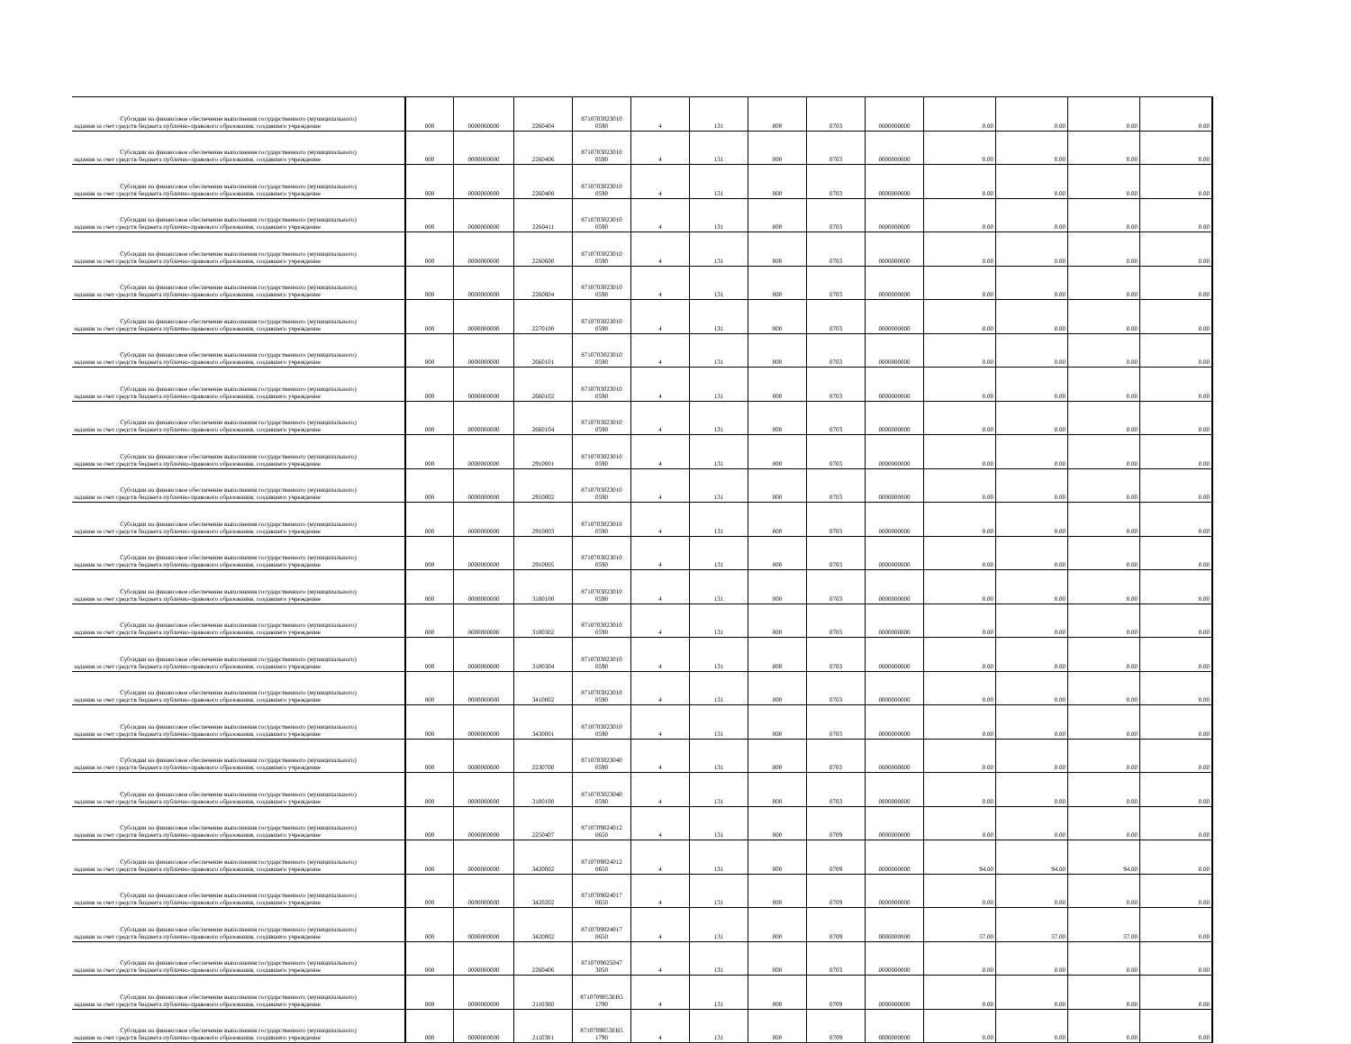| Субсидии на финансовое обеспечение выполнения государственного (муниципального) задания за счет средств бюджета публично-правового образования, создавшего учреждение | 000 | 0000000000 | 2260404 | 8710703023010 0590 | 4 | 131 | 000 | 0703 | 0000000000 | 0.00 | 0.00 | 0.00 | 0.00 |
| Субсидии на финансовое обеспечение выполнения государственного (муниципального) задания за счет средств бюджета публично-правового образования, создавшего учреждение | 000 | 0000000000 | 2260406 | 8710703023010 0590 | 4 | 131 | 000 | 0703 | 0000000000 | 0.00 | 0.00 | 0.00 | 0.00 |
| Субсидии на финансовое обеспечение выполнения государственного (муниципального) задания за счет средств бюджета публично-правового образования, создавшего учреждение | 000 | 0000000000 | 2260408 | 8710703023010 0590 | 4 | 131 | 000 | 0703 | 0000000000 | 0.00 | 0.00 | 0.00 | 0.00 |
| Субсидии на финансовое обеспечение выполнения государственного (муниципального) задания за счет средств бюджета публично-правового образования, создавшего учреждение | 000 | 0000000000 | 2260411 | 8710703023010 0590 | 4 | 131 | 000 | 0703 | 0000000000 | 0.00 | 0.00 | 0.00 | 0.00 |
| Субсидии на финансовое обеспечение выполнения государственного (муниципального) задания за счет средств бюджета публично-правового образования, создавшего учреждение | 000 | 0000000000 | 2260600 | 8710703023010 0590 | 4 | 131 | 000 | 0703 | 0000000000 | 0.00 | 0.00 | 0.00 | 0.00 |
| Субсидии на финансовое обеспечение выполнения государственного (муниципального) задания за счет средств бюджета публично-правового образования, создавшего учреждение | 000 | 0000000000 | 2260804 | 8710703023010 0590 | 4 | 131 | 000 | 0703 | 0000000000 | 0.00 | 0.00 | 0.00 | 0.00 |
| Субсидии на финансовое обеспечение выполнения государственного (муниципального) задания за счет средств бюджета публично-правового образования, создавшего учреждение | 000 | 0000000000 | 2270100 | 8710703023010 0590 | 4 | 131 | 000 | 0703 | 0000000000 | 0.00 | 0.00 | 0.00 | 0.00 |
| Субсидии на финансовое обеспечение выполнения государственного (муниципального) задания за счет средств бюджета публично-правового образования, создавшего учреждение | 000 | 0000000000 | 2660101 | 8710703023010 0590 | 4 | 131 | 000 | 0703 | 0000000000 | 0.00 | 0.00 | 0.00 | 0.00 |
| Субсидии на финансовое обеспечение выполнения государственного (муниципального) задания за счет средств бюджета публично-правового образования, создавшего учреждение | 000 | 0000000000 | 2660102 | 8710703023010 0590 | 4 | 131 | 000 | 0703 | 0000000000 | 0.00 | 0.00 | 0.00 | 0.00 |
| Субсидии на финансовое обеспечение выполнения государственного (муниципального) задания за счет средств бюджета публично-правового образования, создавшего учреждение | 000 | 0000000000 | 2660104 | 8710703023010 0590 | 4 | 131 | 000 | 0703 | 0000000000 | 0.00 | 0.00 | 0.00 | 0.00 |
| Субсидии на финансовое обеспечение выполнения государственного (муниципального) задания за счет средств бюджета публично-правового образования, создавшего учреждение | 000 | 0000000000 | 2910001 | 8710703023010 0590 | 4 | 131 | 000 | 0703 | 0000000000 | 0.00 | 0.00 | 0.00 | 0.00 |
| Субсидии на финансовое обеспечение выполнения государственного (муниципального) задания за счет средств бюджета публично-правового образования, создавшего учреждение | 000 | 0000000000 | 2910002 | 8710703023010 0590 | 4 | 131 | 000 | 0703 | 0000000000 | 0.00 | 0.00 | 0.00 | 0.00 |
| Субсидии на финансовое обеспечение выполнения государственного (муниципального) задания за счет средств бюджета публично-правового образования, создавшего учреждение | 000 | 0000000000 | 2910003 | 8710703023010 0590 | 4 | 131 | 000 | 0703 | 0000000000 | 0.00 | 0.00 | 0.00 | 0.00 |
| Субсидии на финансовое обеспечение выполнения государственного (муниципального) задания за счет средств бюджета публично-правового образования, создавшего учреждение | 000 | 0000000000 | 2910005 | 8710703023010 0590 | 4 | 131 | 000 | 0703 | 0000000000 | 0.00 | 0.00 | 0.00 | 0.00 |
| Субсидии на финансовое обеспечение выполнения государственного (муниципального) задания за счет средств бюджета публично-правового образования, создавшего учреждение | 000 | 0000000000 | 3100100 | 8710703023010 0590 | 4 | 131 | 000 | 0703 | 0000000000 | 0.00 | 0.00 | 0.00 | 0.00 |
| Субсидии на финансовое обеспечение выполнения государственного (муниципального) задания за счет средств бюджета публично-правового образования, создавшего учреждение | 000 | 0000000000 | 3100302 | 8710703023010 0590 | 4 | 131 | 000 | 0703 | 0000000000 | 0.00 | 0.00 | 0.00 | 0.00 |
| Субсидии на финансовое обеспечение выполнения государственного (муниципального) задания за счет средств бюджета публично-правового образования, создавшего учреждение | 000 | 0000000000 | 3100304 | 8710703023010 0590 | 4 | 131 | 000 | 0703 | 0000000000 | 0.00 | 0.00 | 0.00 | 0.00 |
| Субсидии на финансовое обеспечение выполнения государственного (муниципального) задания за счет средств бюджета публично-правового образования, создавшего учреждение | 000 | 0000000000 | 3410002 | 8710703023010 0590 | 4 | 131 | 000 | 0703 | 0000000000 | 0.00 | 0.00 | 0.00 | 0.00 |
| Субсидии на финансовое обеспечение выполнения государственного (муниципального) задания за счет средств бюджета публично-правового образования, создавшего учреждение | 000 | 0000000000 | 3430001 | 8710703023010 0590 | 4 | 131 | 000 | 0703 | 0000000000 | 0.00 | 0.00 | 0.00 | 0.00 |
| Субсидии на финансовое обеспечение выполнения государственного (муниципального) задания за счет средств бюджета публично-правового образования, создавшего учреждение | 000 | 0000000000 | 2230700 | 8710703023040 0590 | 4 | 131 | 000 | 0703 | 0000000000 | 0.00 | 0.00 | 0.00 | 0.00 |
| Субсидии на финансовое обеспечение выполнения государственного (муниципального) задания за счет средств бюджета публично-правового образования, создавшего учреждение | 000 | 0000000000 | 3100100 | 8710703023040 0590 | 4 | 131 | 000 | 0703 | 0000000000 | 0.00 | 0.00 | 0.00 | 0.00 |
| Субсидии на финансовое обеспечение выполнения государственного (муниципального) задания за счет средств бюджета публично-правового образования, создавшего учреждение | 000 | 0000000000 | 2250407 | 8710709024012 0650 | 4 | 131 | 000 | 0709 | 0000000000 | 0.00 | 0.00 | 0.00 | 0.00 |
| Субсидии на финансовое обеспечение выполнения государственного (муниципального) задания за счет средств бюджета публично-правового образования, создавшего учреждение | 000 | 0000000000 | 3420002 | 8710709024012 0650 | 4 | 131 | 000 | 0709 | 0000000000 | 94.00 | 94.00 | 94.00 | 0.00 |
| Субсидии на финансовое обеспечение выполнения государственного (муниципального) задания за счет средств бюджета публично-правового образования, создавшего учреждение | 000 | 0000000000 | 3420202 | 8710709024017 0650 | 4 | 131 | 000 | 0709 | 0000000000 | 0.00 | 0.00 | 0.00 | 0.00 |
| Субсидии на финансовое обеспечение выполнения государственного (муниципального) задания за счет средств бюджета публично-правового образования, создавшего учреждение | 000 | 0000000000 | 3420002 | 8710709024017 0650 | 4 | 131 | 000 | 0709 | 0000000000 | 57.00 | 57.00 | 57.00 | 0.00 |
| Субсидии на финансовое обеспечение выполнения государственного (муниципального) задания за счет средств бюджета публично-правового образования, создавшего учреждение | 000 | 0000000000 | 2260406 | 8710709025047 3050 | 4 | 131 | 000 | 0703 | 0000000000 | 0.00 | 0.00 | 0.00 | 0.00 |
| Субсидии на финансовое обеспечение выполнения государственного (муниципального) задания за счет средств бюджета публично-правового образования, создавшего учреждение | 000 | 0000000000 | 2110300 | 8710709053EB5 1790 | 4 | 131 | 000 | 0709 | 0000000000 | 0.00 | 0.00 | 0.00 | 0.00 |
| Субсидии на финансовое обеспечение выполнения государственного (муниципального) задания за счет средств бюджета публично-правового образования, создавшего учреждение | 000 | 0000000000 | 2110301 | 8710709053EB5 1790 | 4 | 131 | 000 | 0709 | 0000000000 | 0.00 | 0.00 | 0.00 | 0.00 |